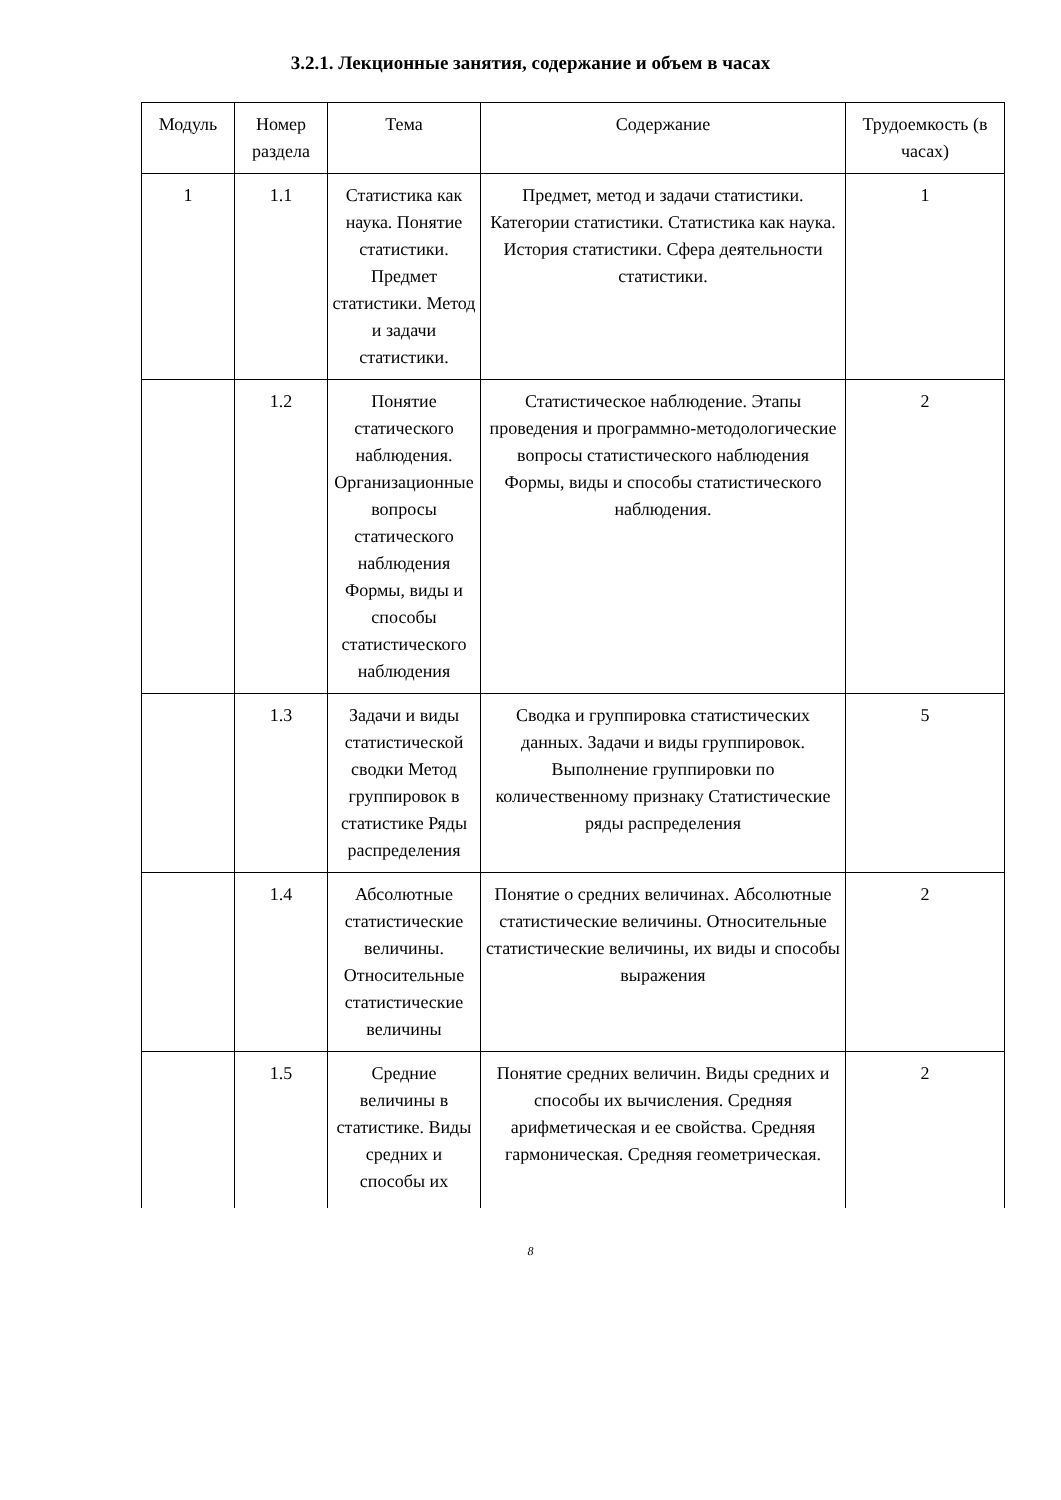3.2.1. Лекционные занятия, содержание и объем в часах
| Модуль | Номер раздела | Тема | Содержание | Трудоемкость (в часах) |
| --- | --- | --- | --- | --- |
| 1 | 1.1 | Статистика как наука. Понятие статистики. Предмет статистики. Метод и задачи статистики. | Предмет, метод и задачи статистики. Категории статистики. Статистика как наука. История статистики. Сфера деятельности статистики. | 1 |
| | 1.2 | Понятие статического наблюдения. Организационные вопросы статического наблюдения Формы, виды и способы статистического наблюдения | Статистическое наблюдение. Этапы проведения и программно-методологические вопросы статистического наблюдения Формы, виды и способы статистического наблюдения. | 2 |
| | 1.3 | Задачи и виды статистической сводки Метод группировок в статистике Ряды распределения | Сводка и группировка статистических данных. Задачи и виды группировок. Выполнение группировки по количественному признаку Статистические ряды распределения | 5 |
| | 1.4 | Абсолютные статистические величины. Относительные статистические величины | Понятие о средних величинах. Абсолютные статистические величины. Относительные статистические величины, их виды и способы выражения | 2 |
| | 1.5 | Средние величины в статистике. Виды средних и способы их | Понятие средних величин. Виды средних и способы их вычисления. Средняя арифметическая и ее свойства. Средняя гармоническая. Средняя геометрическая. | 2 |
8